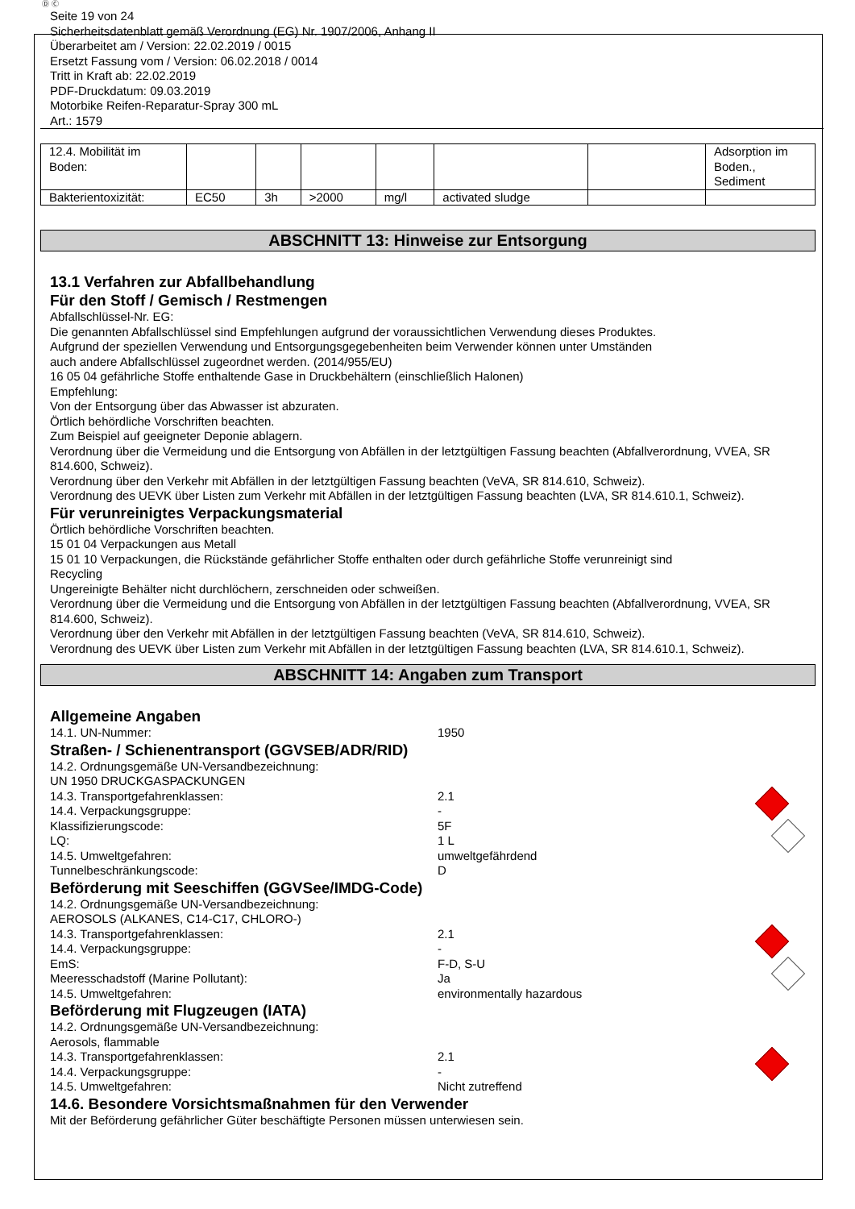Ⓓ Ⓒ
Seite 19 von 24
Sicherheitsdatenblatt gemäß Verordnung (EG) Nr. 1907/2006, Anhang II
Überarbeitet am / Version: 22.02.2019 / 0015
Ersetzt Fassung vom / Version: 06.02.2018 / 0014
Tritt in Kraft ab: 22.02.2019
PDF-Druckdatum: 09.03.2019
Motorbike Reifen-Reparatur-Spray 300 mL
Art.: 1579
| 12.4. Mobilität im Boden: | | | | | | | Adsorption im Boden., Sediment |
| Bakterientoxizität: | EC50 | 3h | >2000 | mg/l | activated sludge | | |
ABSCHNITT 13: Hinweise zur Entsorgung
13.1 Verfahren zur Abfallbehandlung
Für den Stoff / Gemisch / Restmengen
Abfallschlüssel-Nr. EG:
Die genannten Abfallschlüssel sind Empfehlungen aufgrund der voraussichtlichen Verwendung dieses Produktes.
Aufgrund der speziellen Verwendung und Entsorgungsgegebenheiten beim Verwender können unter Umständen
auch andere Abfallschlüssel zugeordnet werden. (2014/955/EU)
16 05 04 gefährliche Stoffe enthaltende Gase in Druckbehältern (einschließlich Halonen)
Empfehlung:
Von der Entsorgung über das Abwasser ist abzuraten.
Örtlich behördliche Vorschriften beachten.
Zum Beispiel auf geeigneter Deponie ablagern.
Verordnung über die Vermeidung und die Entsorgung von Abfällen in der letztgültigen Fassung beachten (Abfallverordnung, VVEA, SR 814.600, Schweiz).
Verordnung über den Verkehr mit Abfällen in der letztgültigen Fassung beachten (VeVA, SR 814.610, Schweiz).
Verordnung des UEVK über Listen zum Verkehr mit Abfällen in der letztgültigen Fassung beachten (LVA, SR 814.610.1, Schweiz).
Für verunreinigtes Verpackungsmaterial
Örtlich behördliche Vorschriften beachten.
15 01 04 Verpackungen aus Metall
15 01 10 Verpackungen, die Rückstände gefährlicher Stoffe enthalten oder durch gefährliche Stoffe verunreinigt sind
Recycling
Ungereinigte Behälter nicht durchlöchern, zerschneiden oder schweißen.
Verordnung über die Vermeidung und die Entsorgung von Abfällen in der letztgültigen Fassung beachten (Abfallverordnung, VVEA, SR 814.600, Schweiz).
Verordnung über den Verkehr mit Abfällen in der letztgültigen Fassung beachten (VeVA, SR 814.610, Schweiz).
Verordnung des UEVK über Listen zum Verkehr mit Abfällen in der letztgültigen Fassung beachten (LVA, SR 814.610.1, Schweiz).
ABSCHNITT 14: Angaben zum Transport
Allgemeine Angaben
14.1. UN-Nummer: 1950
Straßen- / Schienentransport (GGVSEB/ADR/RID)
14.2. Ordnungsgemäße UN-Versandbezeichnung:
UN 1950 DRUCKGASPACKUNGEN
14.3. Transportgefahrenklassen: 2.1
14.4. Verpackungsgruppe: -
Klassifizierungscode: 5F
LQ: 1 L
14.5. Umweltgefahren: umweltgefährdend
Tunnelbeschränkungscode: D
Beförderung mit Seeschiffen (GGVSee/IMDG-Code)
14.2. Ordnungsgemäße UN-Versandbezeichnung:
AEROSOLS (ALKANES, C14-C17, CHLORO-)
14.3. Transportgefahrenklassen: 2.1
14.4. Verpackungsgruppe: -
EmS: F-D, S-U
Meeresschadstoff (Marine Pollutant): Ja
14.5. Umweltgefahren: environmentally hazardous
Beförderung mit Flugzeugen (IATA)
14.2. Ordnungsgemäße UN-Versandbezeichnung:
Aerosols, flammable
14.3. Transportgefahrenklassen: 2.1
14.4. Verpackungsgruppe: -
14.5. Umweltgefahren: Nicht zutreffend
14.6. Besondere Vorsichtsmaßnahmen für den Verwender
Mit der Beförderung gefährlicher Güter beschäftigte Personen müssen unterwiesen sein.